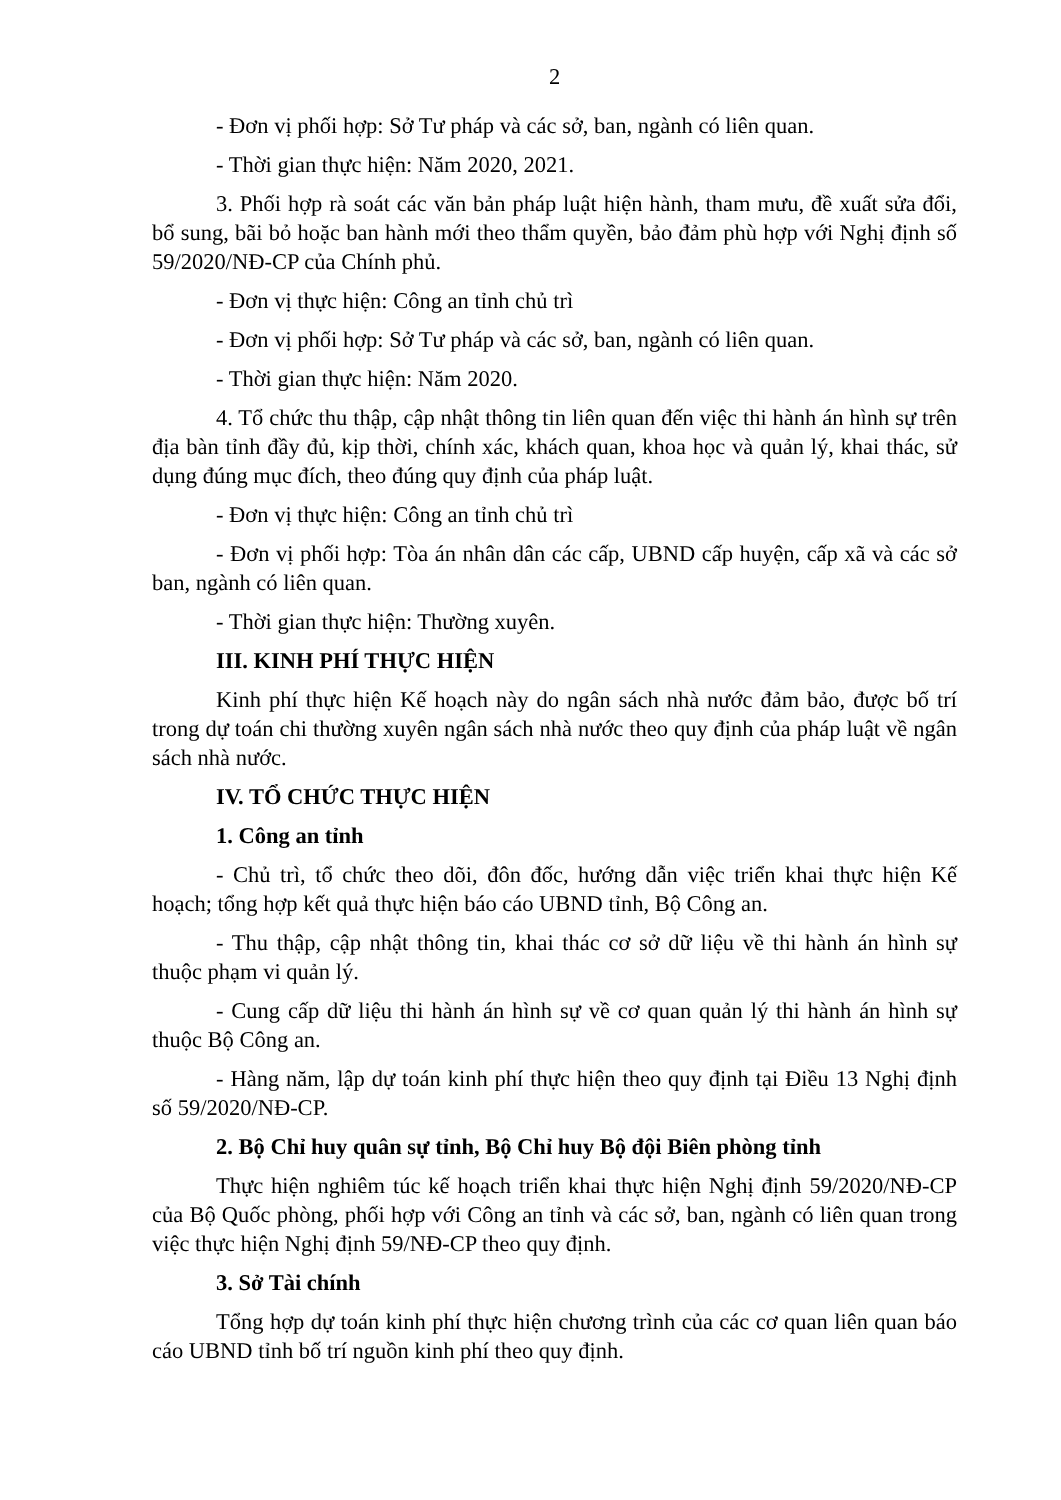2
- Đơn vị phối hợp: Sở Tư pháp và các sở, ban, ngành có liên quan.
- Thời gian thực hiện: Năm 2020, 2021.
3. Phối hợp rà soát các văn bản pháp luật hiện hành, tham mưu, đề xuất sửa đổi, bổ sung, bãi bỏ hoặc ban hành mới theo thẩm quyền, bảo đảm phù hợp với Nghị định số 59/2020/NĐ-CP của Chính phủ.
- Đơn vị thực hiện: Công an tỉnh chủ trì
- Đơn vị phối hợp: Sở Tư pháp và các sở, ban, ngành có liên quan.
- Thời gian thực hiện: Năm 2020.
4. Tổ chức thu thập, cập nhật thông tin liên quan đến việc thi hành án hình sự trên địa bàn tỉnh đầy đủ, kịp thời, chính xác, khách quan, khoa học và quản lý, khai thác, sử dụng đúng mục đích, theo đúng quy định của pháp luật.
- Đơn vị thực hiện: Công an tỉnh chủ trì
- Đơn vị phối hợp: Tòa án nhân dân các cấp, UBND cấp huyện, cấp xã và các sở ban, ngành có liên quan.
- Thời gian thực hiện: Thường xuyên.
III. KINH PHÍ THỰC HIỆN
Kinh phí thực hiện Kế hoạch này do ngân sách nhà nước đảm bảo, được bố trí trong dự toán chi thường xuyên ngân sách nhà nước theo quy định của pháp luật về ngân sách nhà nước.
IV. TỔ CHỨC THỰC HIỆN
1. Công an tỉnh
- Chủ trì, tổ chức theo dõi, đôn đốc, hướng dẫn việc triển khai thực hiện Kế hoạch; tổng hợp kết quả thực hiện báo cáo UBND tỉnh, Bộ Công an.
- Thu thập, cập nhật thông tin, khai thác cơ sở dữ liệu về thi hành án hình sự thuộc phạm vi quản lý.
- Cung cấp dữ liệu thi hành án hình sự về cơ quan quản lý thi hành án hình sự thuộc Bộ Công an.
- Hàng năm, lập dự toán kinh phí thực hiện theo quy định tại Điều 13 Nghị định số 59/2020/NĐ-CP.
2. Bộ Chỉ huy quân sự tỉnh, Bộ Chỉ huy Bộ đội Biên phòng tỉnh
Thực hiện nghiêm túc kế hoạch triển khai thực hiện Nghị định 59/2020/NĐ-CP của Bộ Quốc phòng, phối hợp với Công an tỉnh và các sở, ban, ngành có liên quan trong việc thực hiện Nghị định 59/NĐ-CP theo quy định.
3. Sở Tài chính
Tổng hợp dự toán kinh phí thực hiện chương trình của các cơ quan liên quan báo cáo UBND tỉnh bố trí nguồn kinh phí theo quy định.